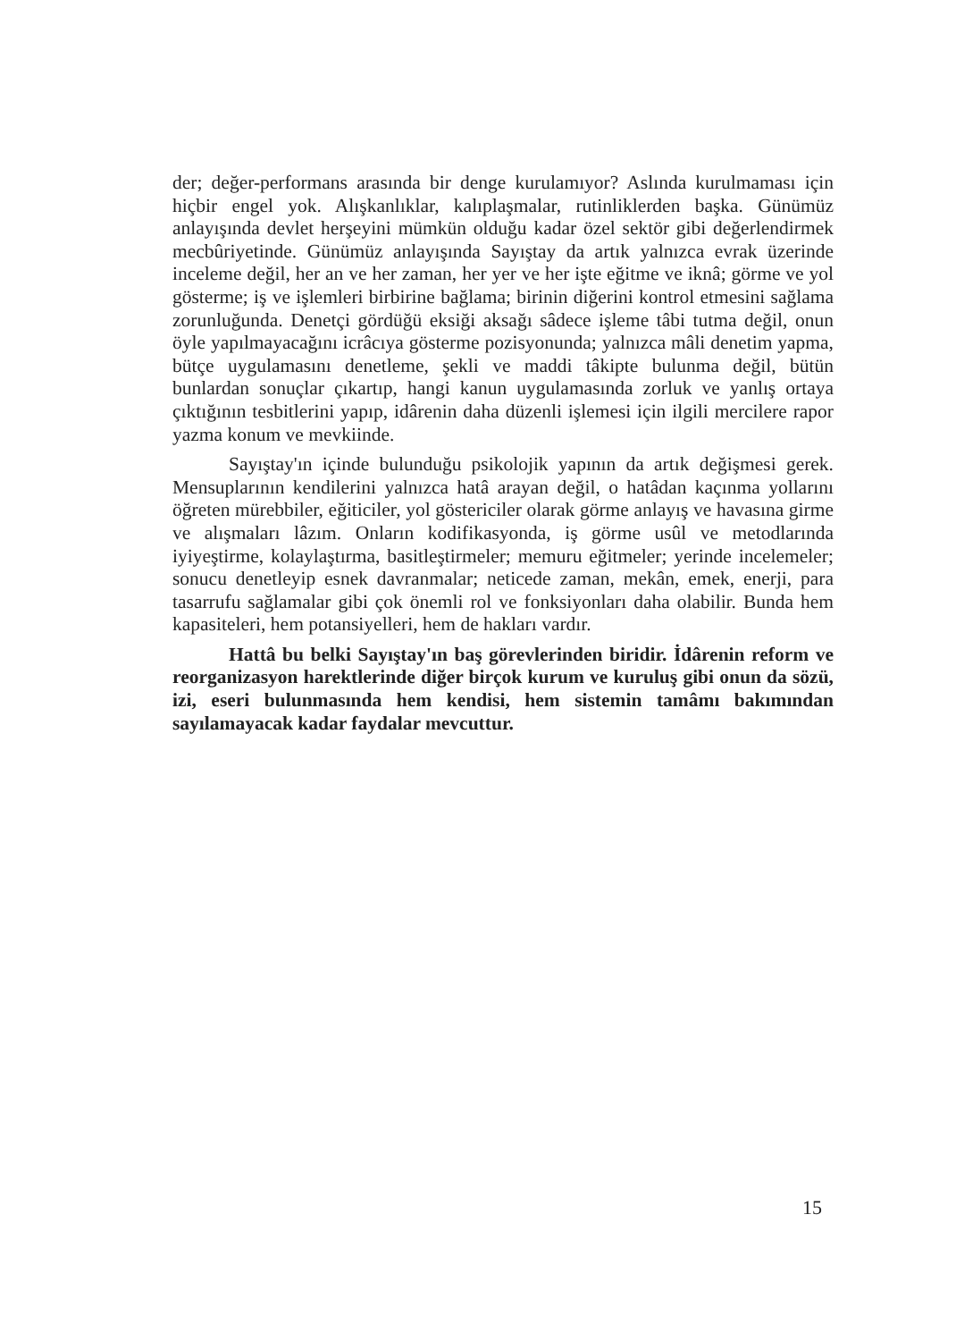der; değer-performans arasında bir denge kurulamıyor? Aslında kurulmaması için hiçbir engel yok. Alışkanlıklar, kalıplaşmalar, rutinliklerden başka. Günümüz anlayışında devlet herşeyini mümkün olduğu kadar özel sektör gibi değerlendirmek mecbûriyetinde. Günümüz anlayışında Sayıştay da artık yalnızca evrak üzerinde inceleme değil, her an ve her zaman, her yer ve her işte eğitme ve iknâ; görme ve yol gösterme; iş ve işlemleri birbirine bağlama; birinin diğerini kontrol etmesini sağlama zorunluğunda. Denetçi gördüğü eksiği aksağı sâdece işleme tâbi tutma değil, onun öyle yapılmayacağını icrâcıya gösterme pozisyonunda; yalnızca mâli denetim yapma, bütçe uygulamasını denetleme, şekli ve maddi tâkipte bulunma değil, bütün bunlardan sonuçlar çıkartıp, hangi kanun uygulamasında zorluk ve yanlış ortaya çıktığının tesbitlerini yapıp, idârenin daha düzenli işlemesi için ilgili mercilere rapor yazma konum ve mevkiinde.
Sayıştay'ın içinde bulunduğu psikolojik yapının da artık değişmesi gerek. Mensuplarının kendilerini yalnızca hatâ arayan değil, o hatâdan kaçınma yollarını öğreten mürebbiler, eğiticiler, yol göstericiler olarak görme anlayış ve havasına girme ve alışmaları lâzım. Onların kodifikasyonda, iş görme usûl ve metodlarında iyiyeştirme, kolaylaştırma, basitleştirmeler; memuru eğitmeler; yerinde incelemeler; sonucu denetleyip esnek davranmalar; neticede zaman, mekân, emek, enerji, para tasarrufu sağlamalar gibi çok önemli rol ve fonksiyonları daha olabilir. Bunda hem kapasiteleri, hem potansiyelleri, hem de hakları vardır.
Hattâ bu belki Sayıştay'ın baş görevlerinden biridir. İdârenin reform ve reorganizasyon harektlerinde diğer birçok kurum ve kuruluş gibi onun da sözü, izi, eseri bulunmasında hem kendisi, hem sistemin tamâmı bakımından sayılamayacak kadar faydalar mevcuttur.
15